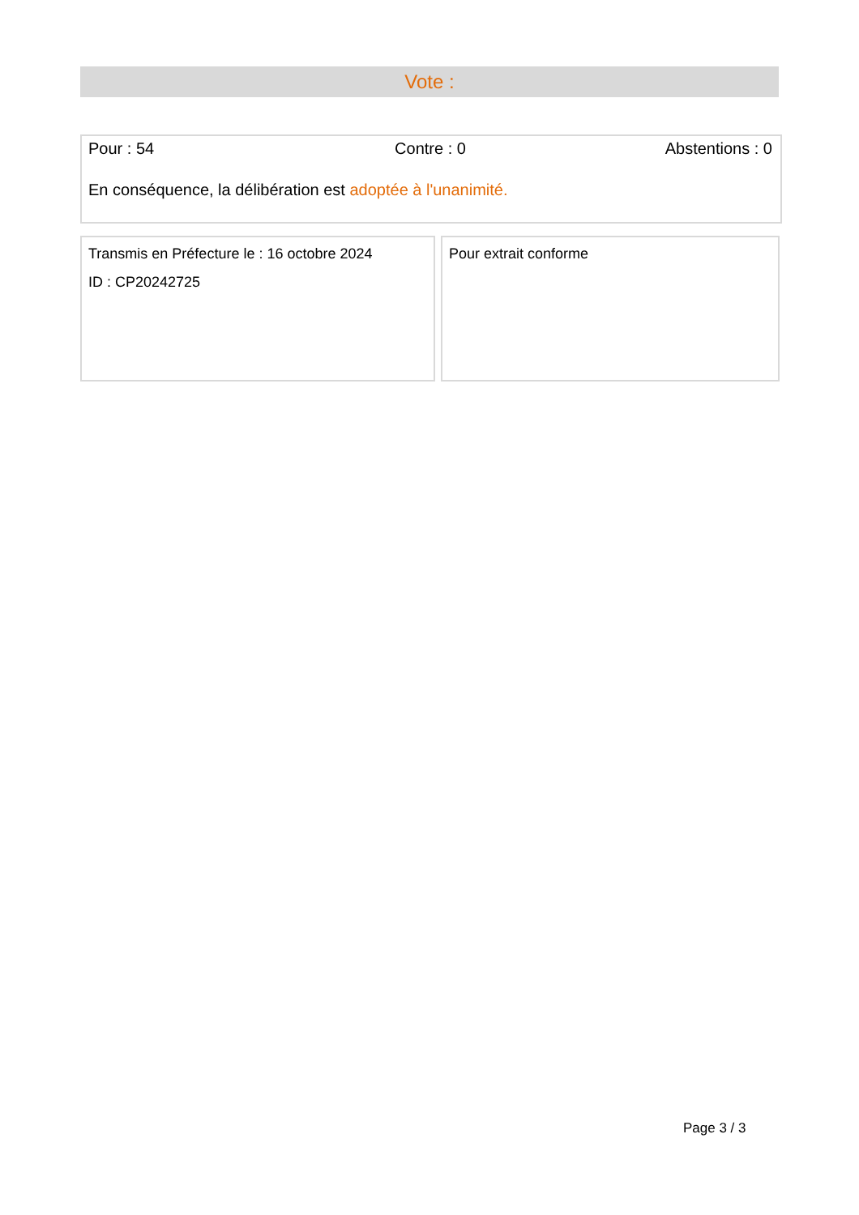Vote :
Pour : 54 Contre : 0 Abstentions : 0
En conséquence, la délibération est adoptée à l'unanimité.
Transmis en Préfecture le : 16 octobre 2024
ID : CP20242725
Pour extrait conforme
Page 3 / 3